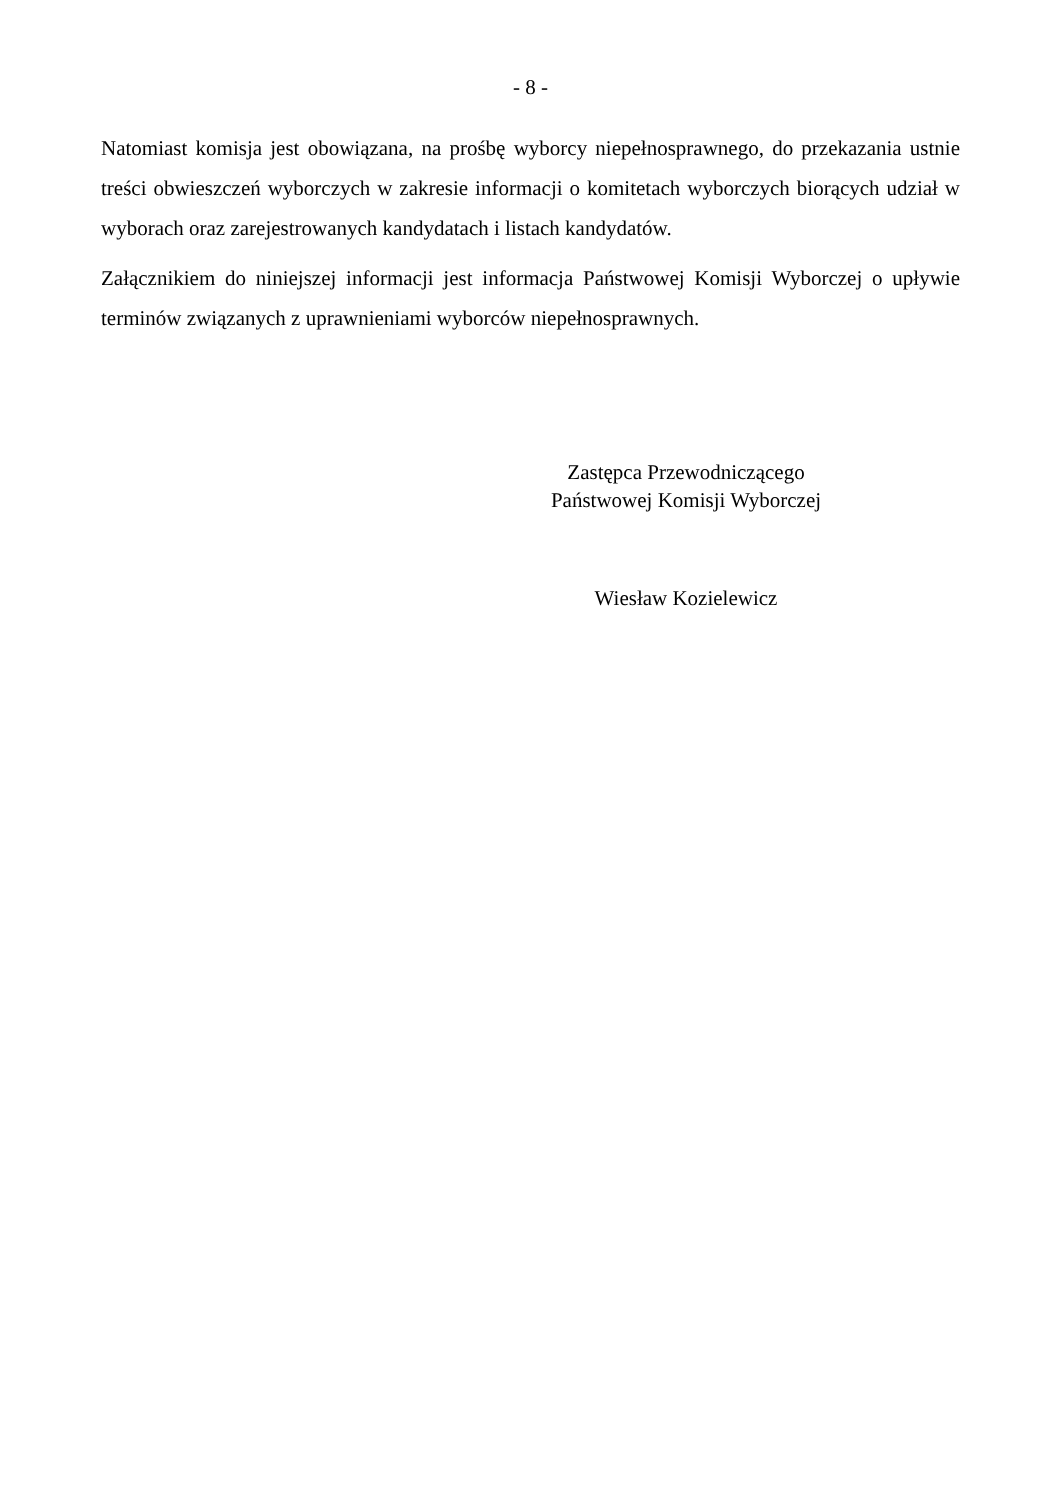- 8 -
Natomiast komisja jest obowiązana, na prośbę wyborcy niepełnosprawnego, do przekazania ustnie treści obwieszczeń wyborczych w zakresie informacji o komitetach wyborczych biorących udział w wyborach oraz zarejestrowanych kandydatach i listach kandydatów.
Załącznikiem do niniejszej informacji jest informacja Państwowej Komisji Wyborczej o upływie terminów związanych z uprawnieniami wyborców niepełnosprawnych.
Zastępca Przewodniczącego
Państwowej Komisji Wyborczej
Wiesław Kozielewicz